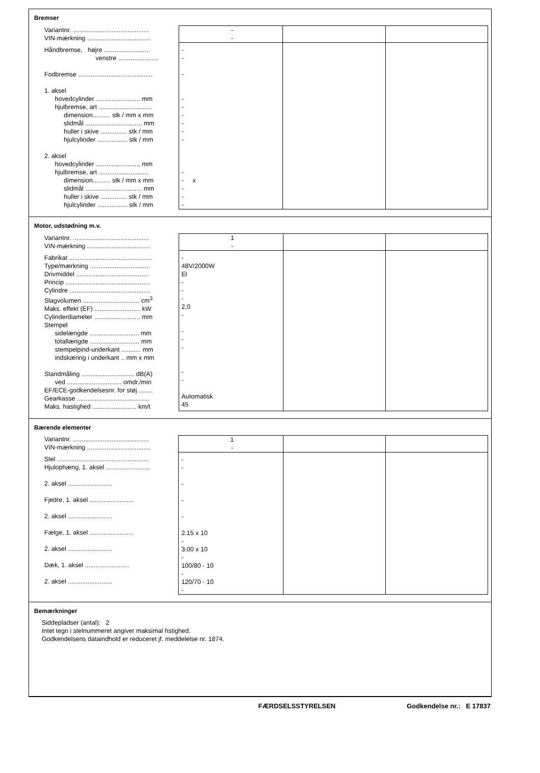Bremser
| Variantnr. ........................................... VIN-mærkning .................................... | - - | | |
| Håndbremse, højre .......................... venstre ....................... Fodbremse .......................................... 1. aksel hovedcylinder ......................... mm hjulbremse, art .............................. dimension.......... stk / mm x mm slidmål ................................ mm huller i skive ............... stk / mm hjulcylinder ................. stk / mm 2. aksel hovedcylinder ......................... mm hjulbremse, art ............................ dimension.......... stk / mm x mm slidmål ................................ mm huller i skive ............... stk / mm hjulcylinder ................. stk / mm | - - - - - - - - - - - x - - - | | |
Motor, udstødning m.v.
| Variantnr. ........................................... VIN-mærkning .................................... | 1 - | | |
| Fabrikat ............................................... Type/mærkning .................................. Drivmiddel ......................................... Princip ................................................ Cylindre .............................................. Slagvolumen ................................ cm<sup>3</sup> Maks. effekt (EF) .......................... kW Cylinderdiameter .......................... mm Stempel sidelængde ............................ mm totallængde ............................ mm stempelpind-underkant ........... mm indskæring i underkant .. mm x mm Standmåling .............................. dB(A) ved ............................... omdr./min EF/ECE-godkendelsesnr. for støj ........ Gearkasse ......................................... Maks. hastighed ......................... km/t | - 48V/2000W El - - - 2,0 - - - - - - Automatisk 45 | | |
Bærende elementer
| Variantnr. ........................................... VIN-mærkning .................................... | 1 - | | |
| Stel .................................................... Hjulophæng, 1. aksel ......................... 2. aksel ......................... Fjedre, 1. aksel ......................... 2. aksel ......................... Fælge, 1. aksel ......................... 2. aksel ......................... Dæk, 1. aksel ......................... 2. aksel ......................... | - - - - - 2.15 x 10 - 3.00 x 10 - 100/80 - 10 - 120/70 - 10 - | | |
Bemærkninger
Siddepladser (antal): 2
Intet tegn i stelnummeret angiver maksimal hstighed.
Godkendelsens dataindhold er reduceret jf. meddelelse nr. 1874.
FÆRDSELSSTYRELSEN Godkendelse nr.: E 17837